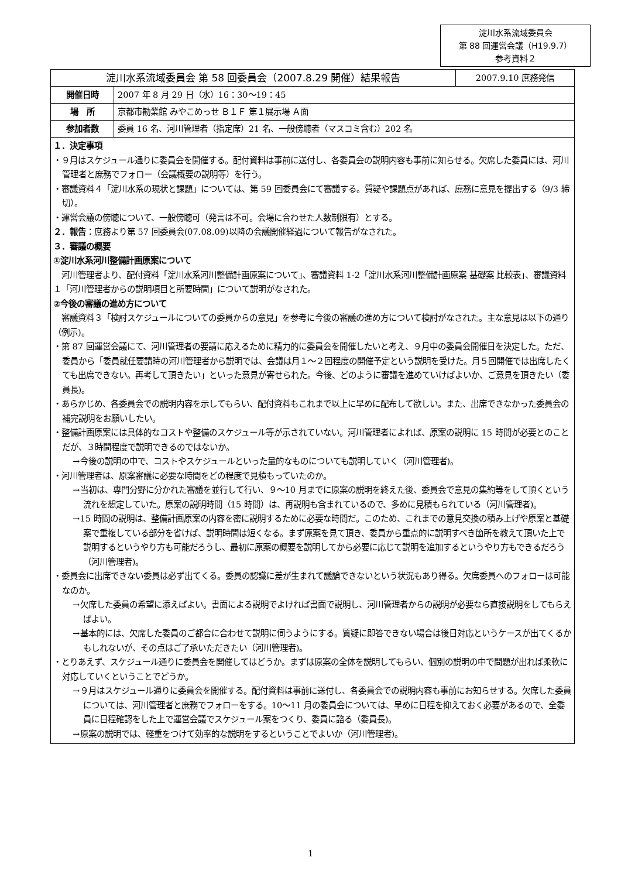淀川水系流域委員会
第 88 回運営会議（H19.9.7）
参考資料２
| 淀川水系流域委員会 第 58 回委員会（2007.8.29 開催）結果報告 | | 2007.9.10 庶務発信 |
| 開催日時 | 2007 年 8 月 29 日（水）16：30～19：45 | |
| 場 所 | 京都市勧業館 みやこめっせ Ｂ１Ｆ 第１展示場 Ａ面 | |
| 参加者数 | 委員 16 名、河川管理者（指定席）21 名、一般傍聴者（マスコミ含む）202 名 | |
１．決定事項
・９月はスケジュール通りに委員会を開催する。配付資料は事前に送付し、各委員会の説明内容も事前に知らせる。欠席した委員には、河川管理者と庶務でフォロー（会議概要の説明等）を行う。
・審議資料４「淀川水系の現状と課題」については、第 59 回委員会にて審議する。質疑や課題点があれば、庶務に意見を提出する（9/3 締切）。
・運営会議の傍聴について、一般傍聴可（発言は不可。会場に合わせた人数制限有）とする。
２．報告：庶務より第 57 回委員会(07.08.09)以降の会議開催経過について報告がなされた。
３．審議の概要
①淀川水系河川整備計画原案について
　河川管理者より、配付資料「淀川水系河川整備計画原案について」、審議資料 1-2「淀川水系河川整備計画原案 基礎案 比較表」、審議資料１「河川管理者からの説明項目と所要時間」について説明がなされた。
②今後の審議の進め方について
　審議資料３「検討スケジュールについての委員からの意見」を参考に今後の審議の進め方について検討がなされた。主な意見は以下の通り（例示)。
・第 87 回運営会議にて、河川管理者の要請に応えるために精力的に委員会を開催したいと考え、９月中の委員会開催日を決定した。ただ、委員から「委員就任要請時の河川管理者から説明では、会議は月１～２回程度の開催予定という説明を受けた。月５回開催では出席したくても出席できない。再考して頂きたい」といった意見が寄せられた。今後、どのように審議を進めていけばよいか、ご意見を頂きたい（委員長)。
・あらかじめ、各委員会での説明内容を示してもらい、配付資料もこれまで以上に早めに配布して欲しい。また、出席できなかった委員会の補完説明をお願いしたい。
・整備計画原案には具体的なコストや整備のスケジュール等が示されていない。河川管理者によれば、原案の説明に 15 時間が必要とのことだが、３時間程度で説明できるのではないか。
→今後の説明の中で、コストやスケジュールといった量的なものについても説明していく（河川管理者)。
・河川管理者は、原案審議に必要な時間をどの程度で見積もっていたのか。
→当初は、専門分野に分かれた審議を並行して行い、９～10 月までに原案の説明を終えた後、委員会で意見の集約等をして頂くという流れを想定していた。原案の説明時間（15 時間）は、再説明も含まれているので、多めに見積もられている（河川管理者)。
→15 時間の説明は、整備計画原案の内容を密に説明するために必要な時間だ。このため、これまでの意見交換の積み上げや原案と基礎案で重複している部分を省けば、説明時間は短くなる。まず原案を見て頂き、委員から重点的に説明すべき箇所を教えて頂いた上で説明するというやり方も可能だろうし、最初に原案の概要を説明してから必要に応じて説明を追加するというやり方もできるだろう（河川管理者)。
・委員会に出席できない委員は必ず出てくる。委員の認識に差が生まれて議論できないという状況もあり得る。欠席委員へのフォローは可能なのか。
→欠席した委員の希望に添えばよい。書面による説明でよければ書面で説明し、河川管理者からの説明が必要なら直接説明をしてもらえばよい。
→基本的には、欠席した委員のご都合に合わせて説明に伺うようにする。質疑に即答できない場合は後日対応というケースが出てくるかもしれないが、その点はご了承いただきたい（河川管理者)。
・とりあえず、スケジュール通りに委員会を開催してはどうか。まずは原案の全体を説明してもらい、個別の説明の中で問題が出れば柔軟に対応していくということでどうか。
→９月はスケジュール通りに委員会を開催する。配付資料は事前に送付し、各委員会での説明内容も事前にお知らせする。欠席した委員については、河川管理者と庶務でフォローをする。10～11 月の委員会については、早めに日程を抑えておく必要があるので、全委員に日程確認をした上で運営会議でスケジュール案をつくり、委員に諮る（委員長)。
→原案の説明では、軽重をつけて効率的な説明をするということでよいか（河川管理者)。
1